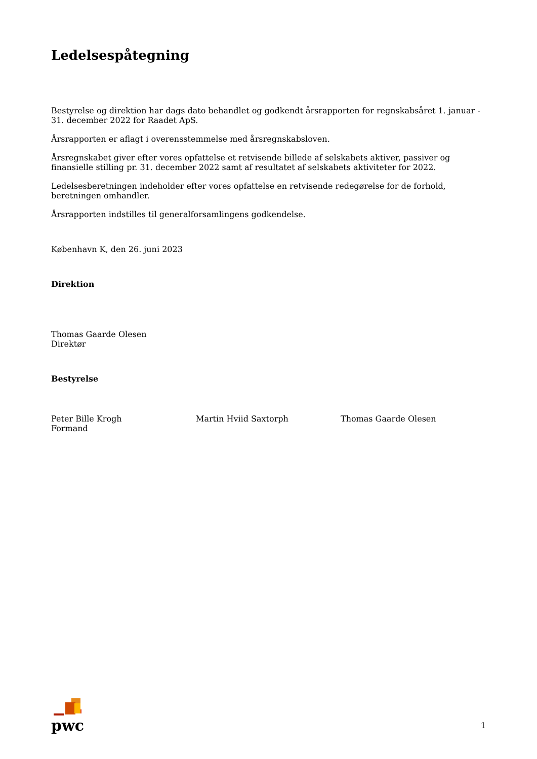Ledelsespåtegning
Bestyrelse og direktion har dags dato behandlet og godkendt årsrapporten for regnskabsåret 1. januar - 31. december 2022 for Raadet ApS.
Årsrapporten er aflagt i overensstemmelse med årsregnskabsloven.
Årsregnskabet giver efter vores opfattelse et retvisende billede af selskabets aktiver, passiver og finansielle stilling pr. 31. december 2022 samt af resultatet af selskabets aktiviteter for 2022.
Ledelsesberetningen indeholder efter vores opfattelse en retvisende redegørelse for de forhold, beretningen omhandler.
Årsrapporten indstilles til generalforsamlingens godkendelse.
København K, den 26. juni 2023
Direktion
Thomas Gaarde Olesen
Direktør
Bestyrelse
Peter Bille Krogh
Formand
Martin Hviid Saxtorph Thomas Gaarde Olesen
pwc
1